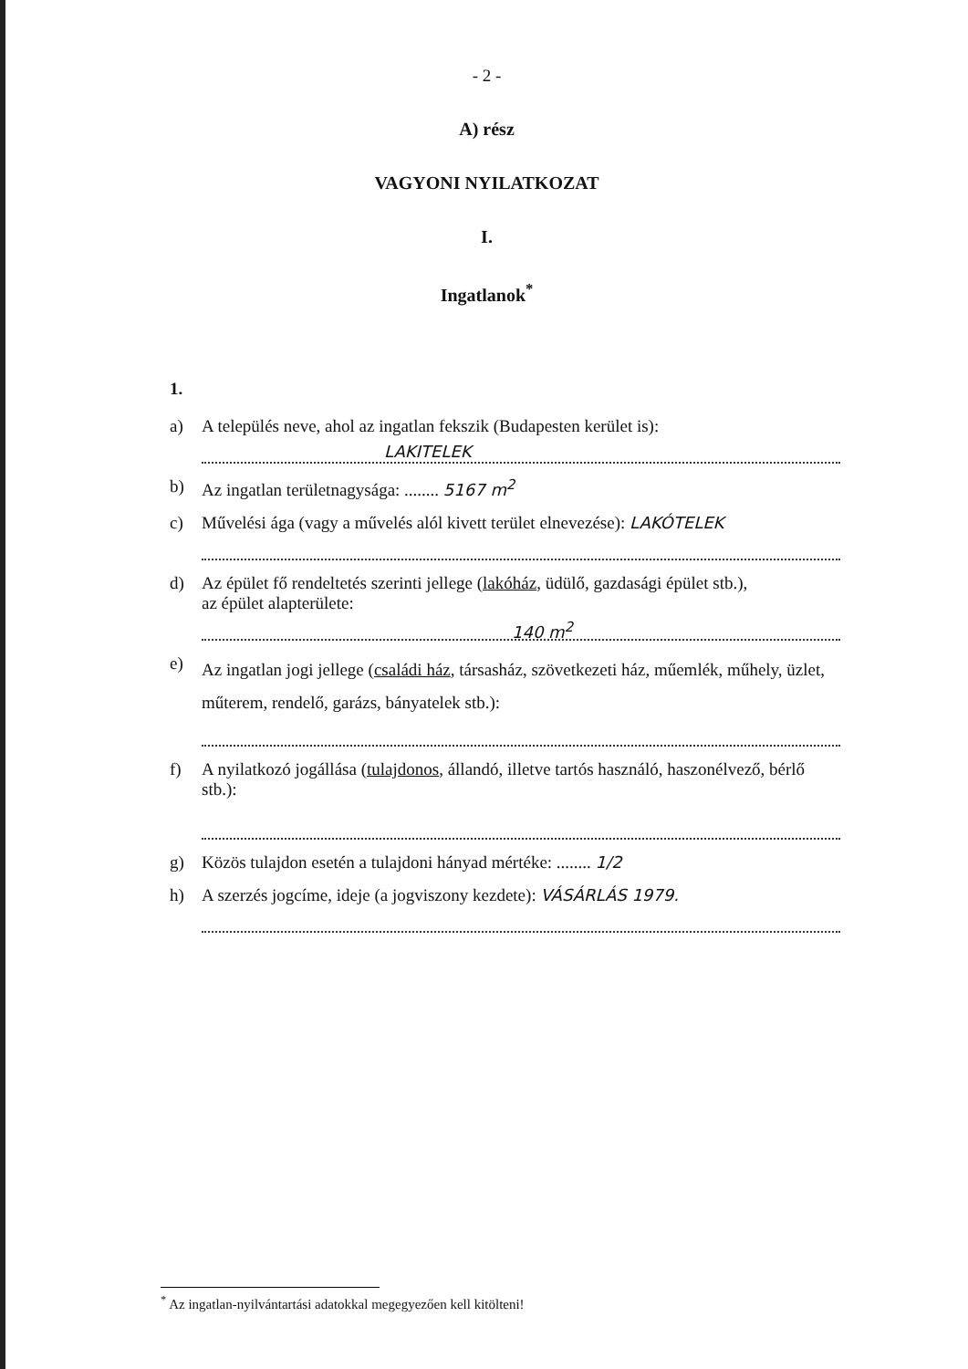- 2 -
A) rész
VAGYONI NYILATKOZAT
I.
Ingatlanok<sup>*</sup>
1.
a) A település neve, ahol az ingatlan fekszik (Budapesten kerület is):
LAKITELEK
b) Az ingatlan területnagysága: ........ 5167 m<sup>2</sup>
c) Művelési ága (vagy a művelés alól kivett terület elnevezése): LAKÓTELEK
d) Az épület fő rendeltetés szerinti jellege (lakóház, üdülő, gazdasági épület stb.),
az épület alapterülete:
140 m<sup>2</sup>
e)
Az ingatlan jogi jellege (családi ház, társasház, szövetkezeti ház, műemlék, műhely, üzlet, műterem, rendelő, garázs, bányatelek stb.):
f) A nyilatkozó jogállása (tulajdonos, állandó, illetve tartós használó, haszonélvező, bérlő stb.):
g) Közös tulajdon esetén a tulajdoni hányad mértéke: ........ 1/2
h) A szerzés jogcíme, ideje (a jogviszony kezdete): VÁSÁRLÁS 1979.
<sup>*</sup> Az ingatlan-nyilvántartási adatokkal megegyezően kell kitölteni!